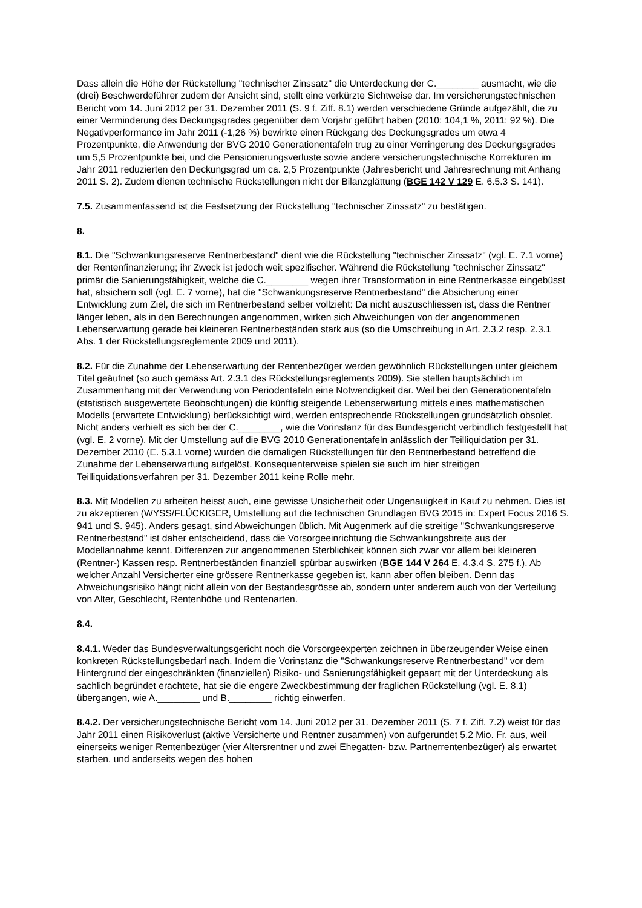Dass allein die Höhe der Rückstellung "technischer Zinssatz" die Unterdeckung der C.________ ausmacht, wie die (drei) Beschwerdeführer zudem der Ansicht sind, stellt eine verkürzte Sichtweise dar. Im versicherungstechnischen Bericht vom 14. Juni 2012 per 31. Dezember 2011 (S. 9 f. Ziff. 8.1) werden verschiedene Gründe aufgezählt, die zu einer Verminderung des Deckungsgrades gegenüber dem Vorjahr geführt haben (2010: 104,1 %, 2011: 92 %). Die Negativperformance im Jahr 2011 (-1,26 %) bewirkte einen Rückgang des Deckungsgrades um etwa 4 Prozentpunkte, die Anwendung der BVG 2010 Generationentafeln trug zu einer Verringerung des Deckungsgrades um 5,5 Prozentpunkte bei, und die Pensionierungsverluste sowie andere versicherungstechnische Korrekturen im Jahr 2011 reduzierten den Deckungsgrad um ca. 2,5 Prozentpunkte (Jahresbericht und Jahresrechnung mit Anhang 2011 S. 2). Zudem dienen technische Rückstellungen nicht der Bilanzglättung (BGE 142 V 129 E. 6.5.3 S. 141).
7.5. Zusammenfassend ist die Festsetzung der Rückstellung "technischer Zinssatz" zu bestätigen.
8.
8.1. Die "Schwankungsreserve Rentnerbestand" dient wie die Rückstellung "technischer Zinssatz" (vgl. E. 7.1 vorne) der Rentenfinanzierung; ihr Zweck ist jedoch weit spezifischer. Während die Rückstellung "technischer Zinssatz" primär die Sanierungsfähigkeit, welche die C.________ wegen ihrer Transformation in eine Rentnerkasse eingebüsst hat, absichern soll (vgl. E. 7 vorne), hat die "Schwankungsreserve Rentnerbestand" die Absicherung einer Entwicklung zum Ziel, die sich im Rentnerbestand selber vollzieht: Da nicht auszuschliessen ist, dass die Rentner länger leben, als in den Berechnungen angenommen, wirken sich Abweichungen von der angenommenen Lebenserwartung gerade bei kleineren Rentnerbeständen stark aus (so die Umschreibung in Art. 2.3.2 resp. 2.3.1 Abs. 1 der Rückstellungsreglemente 2009 und 2011).
8.2. Für die Zunahme der Lebenserwartung der Rentenbezüger werden gewöhnlich Rückstellungen unter gleichem Titel geäufnet (so auch gemäss Art. 2.3.1 des Rückstellungsreglements 2009). Sie stellen hauptsächlich im Zusammenhang mit der Verwendung von Periodentafeln eine Notwendigkeit dar. Weil bei den Generationentafeln (statistisch ausgewertete Beobachtungen) die künftig steigende Lebenserwartung mittels eines mathematischen Modells (erwartete Entwicklung) berücksichtigt wird, werden entsprechende Rückstellungen grundsätzlich obsolet. Nicht anders verhielt es sich bei der C.________, wie die Vorinstanz für das Bundesgericht verbindlich festgestellt hat (vgl. E. 2 vorne). Mit der Umstellung auf die BVG 2010 Generationentafeln anlässlich der Teilliquidation per 31. Dezember 2010 (E. 5.3.1 vorne) wurden die damaligen Rückstellungen für den Rentnerbestand betreffend die Zunahme der Lebenserwartung aufgelöst. Konsequenterweise spielen sie auch im hier streitigen Teilliquidationsverfahren per 31. Dezember 2011 keine Rolle mehr.
8.3. Mit Modellen zu arbeiten heisst auch, eine gewisse Unsicherheit oder Ungenauigkeit in Kauf zu nehmen. Dies ist zu akzeptieren (WYSS/FLÜCKIGER, Umstellung auf die technischen Grundlagen BVG 2015 in: Expert Focus 2016 S. 941 und S. 945). Anders gesagt, sind Abweichungen üblich. Mit Augenmerk auf die streitige "Schwankungsreserve Rentnerbestand" ist daher entscheidend, dass die Vorsorgeeinrichtung die Schwankungsbreite aus der Modellannahme kennt. Differenzen zur angenommenen Sterblichkeit können sich zwar vor allem bei kleineren (Rentner-) Kassen resp. Rentnerbeständen finanziell spürbar auswirken (BGE 144 V 264 E. 4.3.4 S. 275 f.). Ab welcher Anzahl Versicherter eine grössere Rentnerkasse gegeben ist, kann aber offen bleiben. Denn das Abweichungsrisiko hängt nicht allein von der Bestandesgrösse ab, sondern unter anderem auch von der Verteilung von Alter, Geschlecht, Rentenhöhe und Rentenarten.
8.4.
8.4.1. Weder das Bundesverwaltungsgericht noch die Vorsorgeexperten zeichnen in überzeugender Weise einen konkreten Rückstellungsbedarf nach. Indem die Vorinstanz die "Schwankungsreserve Rentnerbestand" vor dem Hintergrund der eingeschränkten (finanziellen) Risiko- und Sanierungsfähigkeit gepaart mit der Unterdeckung als sachlich begründet erachtete, hat sie die engere Zweckbestimmung der fraglichen Rückstellung (vgl. E. 8.1) übergangen, wie A.________ und B.________ richtig einwerfen.
8.4.2. Der versicherungstechnische Bericht vom 14. Juni 2012 per 31. Dezember 2011 (S. 7 f. Ziff. 7.2) weist für das Jahr 2011 einen Risikoverlust (aktive Versicherte und Rentner zusammen) von aufgerundet 5,2 Mio. Fr. aus, weil einerseits weniger Rentenbezüger (vier Altersrentner und zwei Ehegatten- bzw. Partnerrentenbezüger) als erwartet starben, und anderseits wegen des hohen